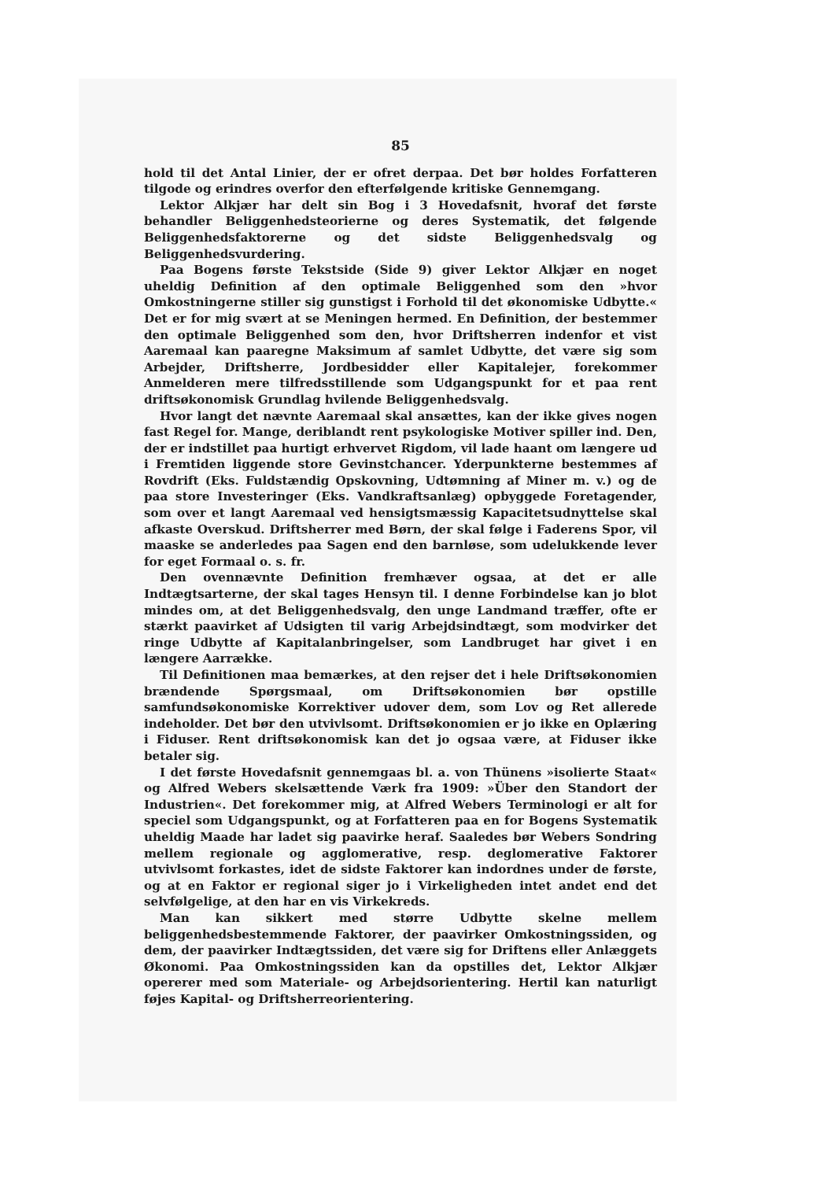85
hold til det Antal Linier, der er ofret derpaa. Det bør holdes Forfatteren tilgode og erindres overfor den efterfølgende kritiske Gennemgang.
Lektor Alkjær har delt sin Bog i 3 Hovedafsnit, hvoraf det første behandler Beliggenhedsteorierne og deres Systematik, det følgende Beliggenhedsfaktorerne og det sidste Beliggenhedsvalg og Beliggenhedsvurdering.
Paa Bogens første Tekstside (Side 9) giver Lektor Alkjær en noget uheldig Definition af den optimale Beliggenhed som den »hvor Omkostningerne stiller sig gunstigst i Forhold til det økonomiske Udbytte.« Det er for mig svært at se Meningen hermed. En Definition, der bestemmer den optimale Beliggenhed som den, hvor Driftsherren indenfor et vist Aaremaal kan paaregne Maksimum af samlet Udbytte, det være sig som Arbejder, Driftsherre, Jordbesidder eller Kapitalejer, forekommer Anmelderen mere tilfredsstillende som Udgangspunkt for et paa rent driftsøkonomisk Grundlag hvilende Beliggenhedsvalg.
Hvor langt det nævnte Aaremaal skal ansættes, kan der ikke gives nogen fast Regel for. Mange, deriblandt rent psykologiske Motiver spiller ind. Den, der er indstillet paa hurtigt erhvervet Rigdom, vil lade haant om længere ud i Fremtiden liggende store Gevinstchancer. Yderpunkterne bestemmes af Rovdrift (Eks. Fuldstændig Opskovning, Udtømning af Miner m. v.) og de paa store Investeringer (Eks. Vandkraftsanlæg) opbyggede Foretagender, som over et langt Aaremaal ved hensigtsmæssig Kapacitetsudnyttelse skal afkaste Overskud. Driftsherrer med Børn, der skal følge i Faderens Spor, vil maaske se anderledes paa Sagen end den barnløse, som udelukkende lever for eget Formaal o. s. fr.
Den ovennævnte Definition fremhæver ogsaa, at det er alle Indtægtsarterne, der skal tages Hensyn til. I denne Forbindelse kan jo blot mindes om, at det Beliggenhedsvalg, den unge Landmand træffer, ofte er stærkt paavirket af Udsigten til varig Arbejdsindtægt, som modvirker det ringe Udbytte af Kapitalanbringelser, som Landbruget har givet i en længere Aarrække.
Til Definitionen maa bemærkes, at den rejser det i hele Driftsøkonomien brændende Spørgsmaal, om Driftsøkonomien bør opstille samfundsøkonomiske Korrektiver udover dem, som Lov og Ret allerede indeholder. Det bør den utvivlsomt. Driftsøkonomien er jo ikke en Oplæring i Fiduser. Rent driftsøkonomisk kan det jo ogsaa være, at Fiduser ikke betaler sig.
I det første Hovedafsnit gennemgaas bl. a. von Thünens »isolierte Staat« og Alfred Webers skelsættende Værk fra 1909: »Über den Standort der Industrien«. Det forekommer mig, at Alfred Webers Terminologi er alt for speciel som Udgangspunkt, og at Forfatteren paa en for Bogens Systematik uheldig Maade har ladet sig paavirke heraf. Saaledes bør Webers Sondring mellem regionale og agglomerative, resp. deglomerative Faktorer utvivlsomt forkastes, idet de sidste Faktorer kan indordnes under de første, og at en Faktor er regional siger jo i Virkeligheden intet andet end det selvfølgelige, at den har en vis Virkekreds.
Man kan sikkert med større Udbytte skelne mellem beliggenhedsbestemmende Faktorer, der paavirker Omkostningssiden, og dem, der paavirker Indtægtssiden, det være sig for Driftens eller Anlæggets Økonomi. Paa Omkostningssiden kan da opstilles det, Lektor Alkjær opererer med som Materiale- og Arbejdsorientering. Hertil kan naturligt føjes Kapital- og Driftsherreorientering.